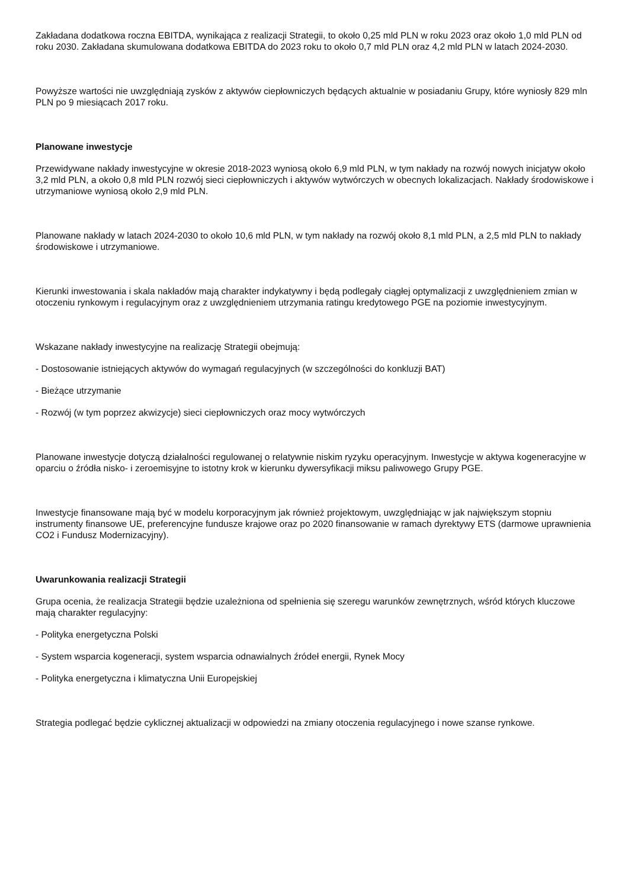Zakładana dodatkowa roczna EBITDA, wynikająca z realizacji Strategii, to około 0,25 mld PLN w roku 2023 oraz około 1,0 mld PLN od roku 2030. Zakładana skumulowana dodatkowa EBITDA do 2023 roku to około 0,7 mld PLN oraz 4,2 mld PLN w latach 2024-2030.
Powyższe wartości nie uwzględniają zysków z aktywów ciepłowniczych będących aktualnie w posiadaniu Grupy, które wyniosły 829 mln PLN po 9 miesiącach 2017 roku.
Planowane inwestycje
Przewidywane nakłady inwestycyjne w okresie 2018-2023 wyniosą około 6,9 mld PLN, w tym nakłady na rozwój nowych inicjatyw około 3,2 mld PLN, a około 0,8 mld PLN rozwój sieci ciepłowniczych i aktywów wytwórczych w obecnych lokalizacjach. Nakłady środowiskowe i utrzymaniowe wyniosą około 2,9 mld PLN.
Planowane nakłady w latach 2024-2030 to około 10,6 mld PLN, w tym nakłady na rozwój około 8,1 mld PLN, a 2,5 mld PLN to nakłady środowiskowe i utrzymaniowe.
Kierunki inwestowania i skala nakładów mają charakter indykatywny i będą podlegały ciągłej optymalizacji z uwzględnieniem zmian w otoczeniu rynkowym i regulacyjnym oraz z uwzględnieniem utrzymania ratingu kredytowego PGE na poziomie inwestycyjnym.
Wskazane nakłady inwestycyjne na realizację Strategii obejmują:
- Dostosowanie istniejących aktywów do wymagań regulacyjnych (w szczególności do konkluzji BAT)
- Bieżące utrzymanie
- Rozwój (w tym poprzez akwizycje) sieci ciepłowniczych oraz mocy wytwórczych
Planowane inwestycje dotyczą działalności regulowanej o relatywnie niskim ryzyku operacyjnym. Inwestycje w aktywa kogeneracyjne w oparciu o źródła nisko- i zeroemisyjne to istotny krok w kierunku dywersyfikacji miksu paliwowego Grupy PGE.
Inwestycje finansowane mają być w modelu korporacyjnym jak również projektowym, uwzględniając w jak największym stopniu instrumenty finansowe UE, preferencyjne fundusze krajowe oraz po 2020 finansowanie w ramach dyrektywy ETS (darmowe uprawnienia CO2 i Fundusz Modernizacyjny).
Uwarunkowania realizacji Strategii
Grupa ocenia, że realizacja Strategii będzie uzależniona od spełnienia się szeregu warunków zewnętrznych, wśród których kluczowe mają charakter regulacyjny:
- Polityka energetyczna Polski
- System wsparcia kogeneracji, system wsparcia odnawialnych źródeł energii, Rynek Mocy
- Polityka energetyczna i klimatyczna Unii Europejskiej
Strategia podlegać będzie cyklicznej aktualizacji w odpowiedzi na zmiany otoczenia regulacyjnego i nowe szanse rynkowe.